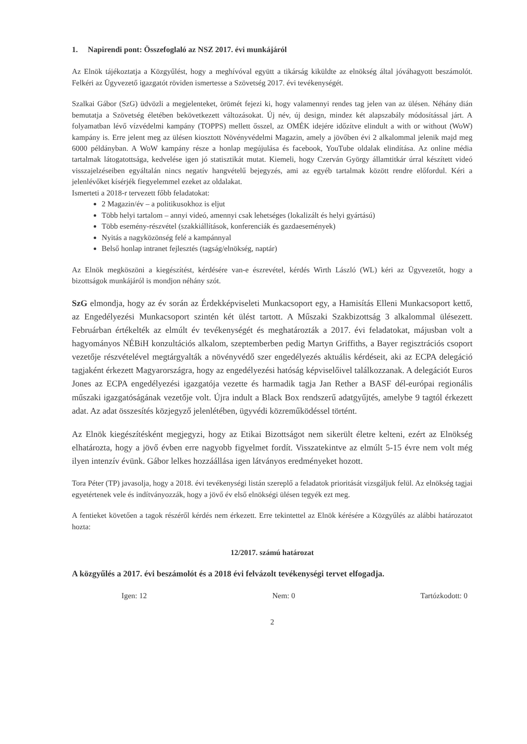1. Napirendi pont: Összefoglaló az NSZ 2017. évi munkájáról
Az Elnök tájékoztatja a Közgyűlést, hogy a meghívóval együtt a tikárság kiküldte az elnökség által jóváhagyott beszámolót. Felkéri az Ügyvezető igazgatót röviden ismertesse a Szövetség 2017. évi tevékenységét.
Szalkai Gábor (SzG) üdvözli a megjelenteket, örömét fejezi ki, hogy valamennyi rendes tag jelen van az ülésen. Néhány dián bemutatja a Szövetség életében bekövetkezett változásokat. Új név, új design, mindez két alapszabály módosítással járt. A folyamatban lévő vízvédelmi kampány (TOPPS) mellett ősszel, az OMÉK idejére időzítve elindult a with or without (WoW) kampány is. Erre jelent meg az ülésen kiosztott Növényvédelmi Magazin, amely a jövőben évi 2 alkalommal jelenik majd meg 6000 példányban. A WoW kampány része a honlap megújulása és facebook, YouTube oldalak elindítása. Az online média tartalmak látogatottsága, kedvelése igen jó statisztikát mutat. Kiemeli, hogy Czerván György államtitkár úrral készített videó visszajelzéseiben egyáltalán nincs negatív hangvételű bejegyzés, ami az egyéb tartalmak között rendre előfordul. Kéri a jelenlévőket kísérjék fiegyelemmel ezeket az oldalakat.
Ismerteti a 2018-r tervezett főbb feladatokat:
2 Magazin/év – a politikusokhoz is eljut
Több helyi tartalom – annyi videó, amennyi csak lehetséges (lokalizált és helyi gyártású)
Több esemény-részvétel (szakkiállítások, konferenciák és gazdaesemények)
Nyitás a nagyközönség felé a kampánnyal
Belső honlap intranet fejlesztés (tagság/elnökség, naptár)
Az Elnök megköszöni a kiegészítést, kérdésére van-e észrevétel, kérdés Wirth László (WL) kéri az Ügyvezetőt, hogy a bizottságok munkájáról is mondjon néhány szót.
SzG elmondja, hogy az év során az Érdekképviseleti Munkacsoport egy, a Hamisítás Elleni Munkacsoport kettő, az Engedélyezési Munkacsoport szintén két ülést tartott. A Műszaki Szakbizottság 3 alkalommal ülésezett. Februárban értékelték az elmúlt év tevékenységét és meghatározták a 2017. évi feladatokat, májusban volt a hagyományos NÉBiH konzultációs alkalom, szeptemberben pedig Martyn Griffiths, a Bayer regisztrációs csoport vezetője részvételével megtárgyalták a növényvédő szer engedélyezés aktuális kérdéseit, aki az ECPA delegáció tagjaként érkezett Magyarországra, hogy az engedélyezési hatóság képviselőivel találkozzanak. A delegációt Euros Jones az ECPA engedélyezési igazgatója vezette és harmadik tagja Jan Rether a BASF dél-európai regionális műszaki igazgatóságának vezetője volt. Újra indult a Black Box rendszerű adatgyűjtés, amelybe 9 tagtól érkezett adat. Az adat összesítés közjegyző jelenlétében, ügyvédi közreműködéssel történt.
Az Elnök kiegészítésként megjegyzi, hogy az Etikai Bizottságot nem sikerült életre kelteni, ezért az Elnökség elhatározta, hogy a jövő évben erre nagyobb figyelmet fordít. Visszatekintve az elmúlt 5-15 évre nem volt még ilyen intenzív évünk. Gábor lelkes hozzáállása igen látványos eredményeket hozott.
Tora Péter (TP) javasolja, hogy a 2018. évi tevékenységi listán szereplő a feladatok prioritását vizsgáljuk felül. Az elnökség tagjai egyetértenek vele és indítványozzák, hogy a jövő év első elnökségi ülésen tegyék ezt meg.
A fentieket követően a tagok részéről kérdés nem érkezett. Erre tekintettel az Elnök kérésére a Közgyűlés az alábbi határozatot hozta:
12/2017. számú határozat
A közgyűlés a 2017. évi beszámolót és a 2018 évi felvázolt tevékenységi tervet elfogadja.
Igen: 12 Nem: 0 Tartózkodott: 0
2